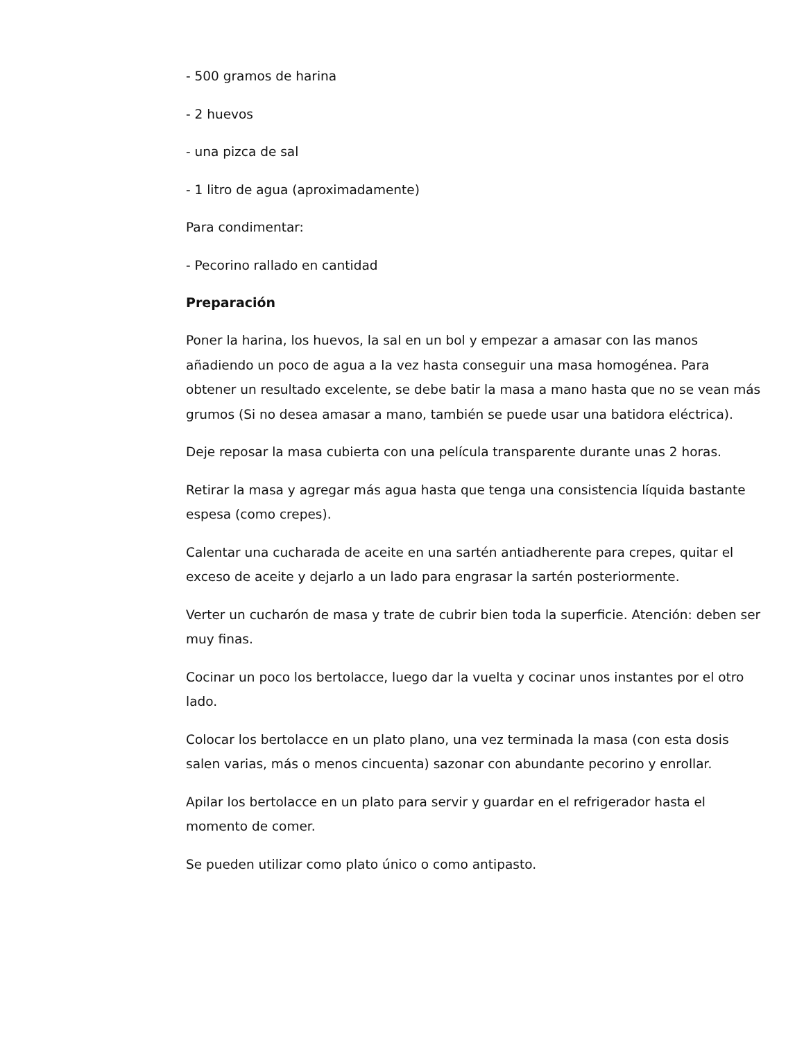- 500 gramos de harina
- 2 huevos
- una pizca de sal
- 1 litro de agua (aproximadamente)
Para condimentar:
- Pecorino rallado en cantidad
Preparación
Poner la harina, los huevos, la sal en un bol y empezar a amasar con las manos añadiendo un poco de agua a la vez hasta conseguir una masa homogénea. Para obtener un resultado excelente, se debe batir la masa a mano hasta que no se vean más grumos (Si no desea amasar a mano, también se puede usar una batidora eléctrica).
Deje reposar la masa cubierta con una película transparente durante unas 2 horas.
Retirar la masa y agregar más agua hasta que tenga una consistencia líquida bastante espesa (como crepes).
Calentar una cucharada de aceite en una sartén antiadherente para crepes, quitar el exceso de aceite y dejarlo a un lado para engrasar la sartén posteriormente.
Verter un cucharón de masa y trate de cubrir bien toda la superficie. Atención: deben ser muy finas.
Cocinar un poco los bertolacce, luego dar la vuelta y cocinar unos instantes por el otro lado.
Colocar los bertolacce en un plato plano, una vez terminada la masa (con esta dosis salen varias, más o menos cincuenta) sazonar con abundante pecorino y enrollar.
Apilar los bertolacce en un plato para servir y guardar en el refrigerador hasta el momento de comer.
Se pueden utilizar como plato único o como antipasto.